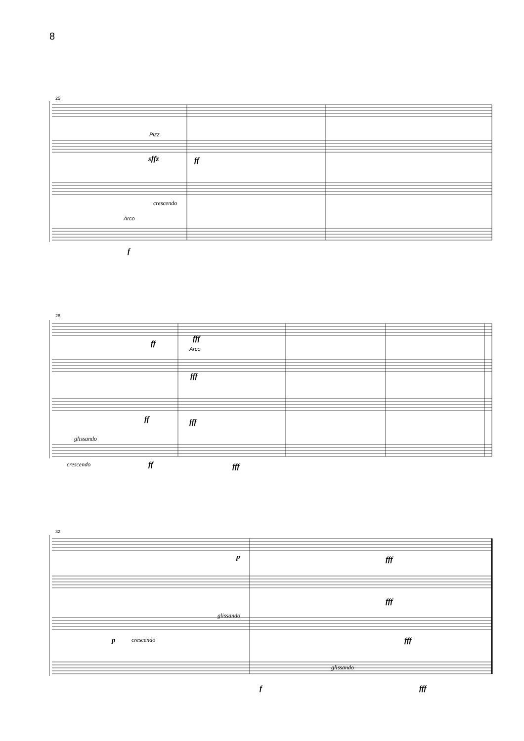8
25
Pizz.
sffz ff
crescendo
Arco
f
28
ff
fff
Arco
fff
ff fff
glissando
crescendo ff fff
32
p fff
fff
glissando
p crescendo fff
glissando
f fff